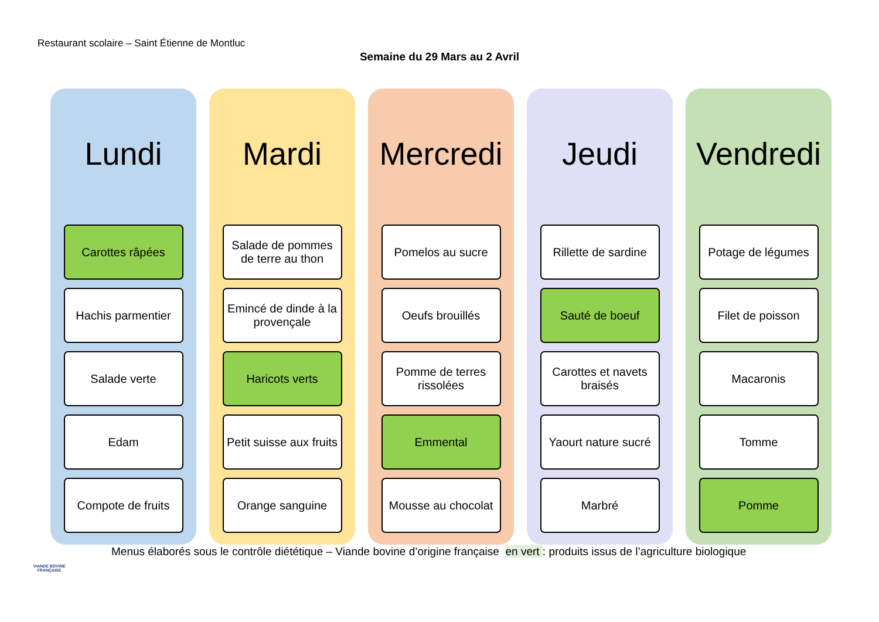Restaurant scolaire – Saint Étienne de Montluc
Semaine du 29 Mars au 2 Avril
Lundi
Carottes râpées
Hachis parmentier
Salade verte
Edam
Compote de fruits
Mardi
Salade de pommes de terre au thon
Emincé de dinde à la provençale
Haricots verts
Petit suisse aux fruits
Orange sanguine
Mercredi
Pomelos au sucre
Oeufs brouillés
Pomme de terres rissolées
Emmental
Mousse au chocolat
Jeudi
Rillette de sardine
Sauté de boeuf
Carottes et navets braisés
Yaourt nature sucré
Marbré
Vendredi
Potage de légumes
Filet de poisson
Macaronis
Tomme
Pomme
VIANDE BOVINE FRANÇAISE
Menus élaborés sous le contrôle diététique – Viande bovine d’origine française en vert : produits issus de l’agriculture biologique